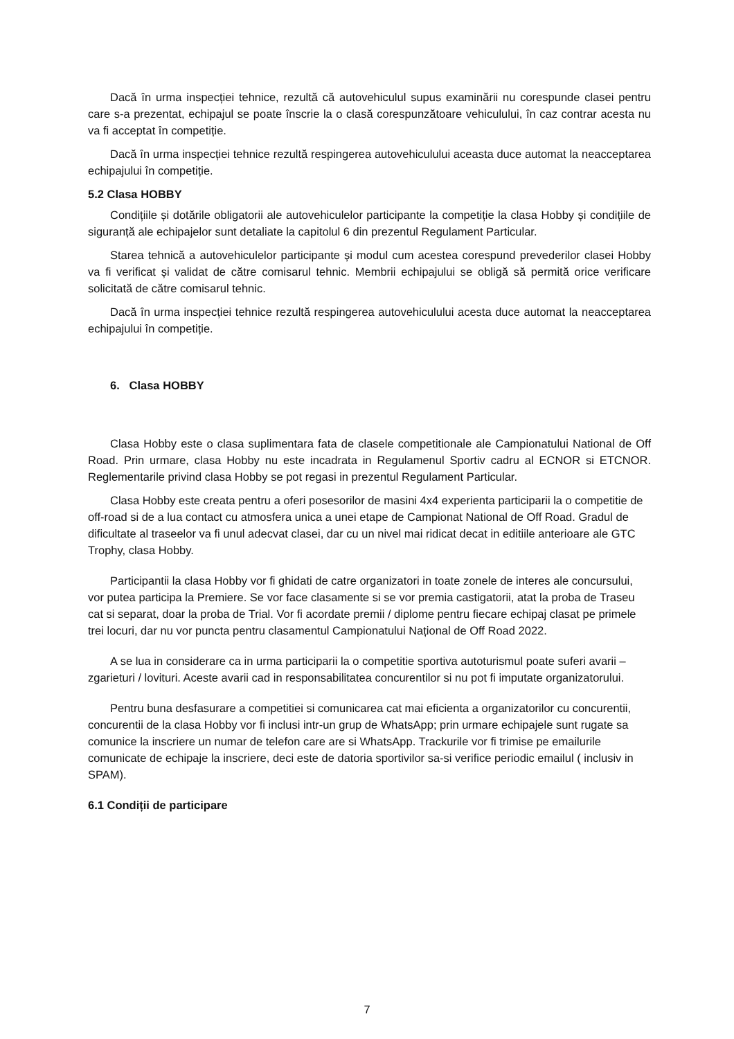Dacă în urma inspecției tehnice, rezultă că autovehiculul supus examinării nu corespunde clasei pentru care s-a prezentat, echipajul se poate înscrie la o clasă corespunzătoare vehiculului, în caz contrar acesta nu va fi acceptat în competiție.
Dacă în urma inspecției tehnice rezultă respingerea autovehiculului aceasta duce automat la neacceptarea echipajului în competiție.
5.2 Clasa HOBBY
Condițiile și dotările obligatorii ale autovehiculelor participante la competiție la clasa Hobby și condițiile de siguranță ale echipajelor sunt detaliate la capitolul 6 din prezentul Regulament Particular.
Starea tehnică a autovehiculelor participante și modul cum acestea corespund prevederilor clasei Hobby va fi verificat și validat de către comisarul tehnic. Membrii echipajului se obligă să permită orice verificare solicitată de către comisarul tehnic.
Dacă în urma inspecției tehnice rezultă respingerea autovehiculului acesta duce automat la neacceptarea echipajului în competiție.
6. Clasa HOBBY
Clasa Hobby este o clasa suplimentara fata de clasele competitionale ale Campionatului National de Off Road. Prin urmare, clasa Hobby nu este incadrata in Regulamenul Sportiv cadru al ECNOR si ETCNOR. Reglementarile privind clasa Hobby se pot regasi in prezentul Regulament Particular.
Clasa Hobby este creata pentru a oferi posesorilor de masini 4x4 experienta participarii la o competitie de off-road si de a lua contact cu atmosfera unica a unei etape de Campionat National de Off Road. Gradul de dificultate al traseelor va fi unul adecvat clasei, dar cu un nivel mai ridicat decat in editiile anterioare ale GTC Trophy, clasa Hobby.
Participantii la clasa Hobby vor fi ghidati de catre organizatori in toate zonele de interes ale concursului, vor putea participa la Premiere. Se vor face clasamente si se vor premia castigatorii, atat la proba de Traseu cat si separat, doar la proba de Trial. Vor fi acordate premii / diplome pentru fiecare echipaj clasat pe primele trei locuri, dar nu vor puncta pentru clasamentul Campionatului Național de Off Road 2022.
A se lua in considerare ca in urma participarii la o competitie sportiva autoturismul poate suferi avarii – zgarieturi / lovituri. Aceste avarii cad in responsabilitatea concurentilor si nu pot fi imputate organizatorului.
Pentru buna desfasurare a competitiei si comunicarea cat mai eficienta a organizatorilor cu concurentii, concurentii de la clasa Hobby vor fi inclusi intr-un grup de WhatsApp; prin urmare echipajele sunt rugate sa comunice la inscriere un numar de telefon care are si WhatsApp. Trackurile vor fi trimise pe emailurile comunicate de echipaje la inscriere, deci este de datoria sportivilor sa-si verifice periodic emailul ( inclusiv in SPAM).
6.1 Condiții de participare
7